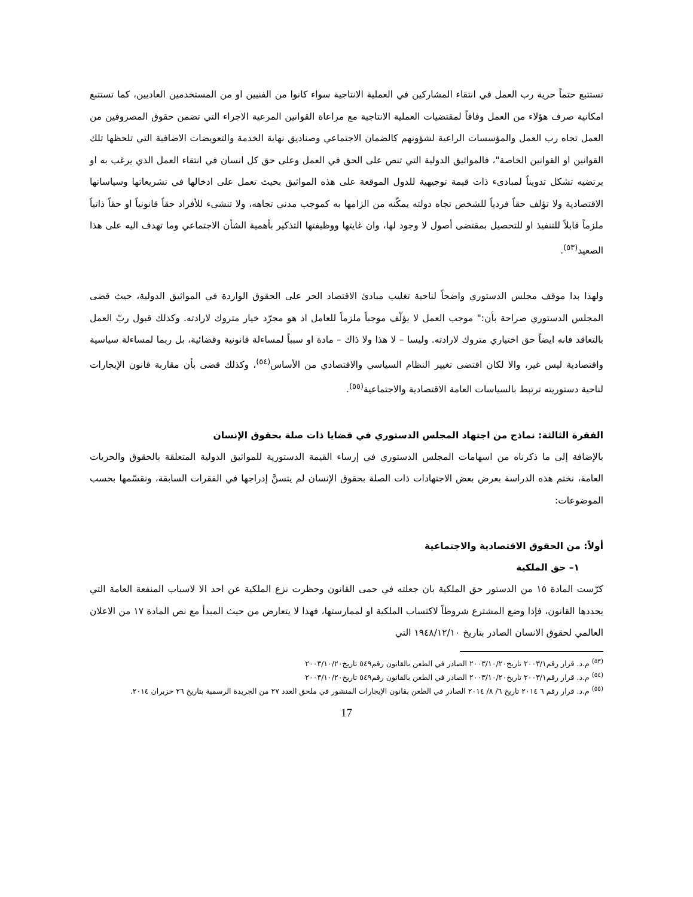تستتبع حتماً حرية رب العمل في انتقاء المشاركين في العملية الانتاجية سواء كانوا من الفنيين او من المستخدمين العاديين، كما تستتبع امكانية صرف هؤلاء من العمل وفاقاً لمقتضيات العملية الانتاجية مع مراعاة القوانين المرعية الاجراء التي تضمن حقوق المصروفين من العمل تجاه رب العمل والمؤسسات الراعية لشؤونهم كالضمان الاجتماعي وصناديق نهاية الخدمة والتعويضات الاضافية التي تلحظها تلك القوانين او القوانين الخاصة"، فالمواثيق الدولية التي تنص على الحق في العمل وعلى حق كل انسان في انتقاء العمل الذي يرغب به او يرتضيه تشكل تدويناً لمبادىء ذات قيمة توجيهية للدول الموقعة على هذه المواثيق بحيث تعمل على ادخالها في تشريعاتها وسياساتها الاقتصادية ولا تؤلف حقاً فردياً للشخص تجاه دولته يمكّنه من الزامها به كموجب مدني تجاهه، ولا تنشىء للأفراد حقاً قانونياً او حقاً ذاتياً ملزماً قابلاً للتنفيذ او للتحصيل بمقتضى أصول لا وجود لها، وان غايتها ووظيفتها التذكير بأهمية الشأن الاجتماعي وما تهدف اليه على هذا الصعيد<sup>(٥٣)</sup>.
ولهذا بدا موقف مجلس الدستوري واضحاً لناحية تغليب مبادئ الاقتصاد الحر على الحقوق الواردة في المواثيق الدولية، حيث قضى المجلس الدستوري صراحة بأن:" موجب العمل لا يؤلّف موجباً ملزماً للعامل اذ هو مجرّد خيار متروك لارادته. وكذلك قبول ربّ العمل بالتعاقد فانه ايضاً حق اختياري متروك لارادته. وليسا – لا هذا ولا ذاك – مادة او سبباً لمساءلة قانونية وقضائية، بل ربما لمساءلة سياسية واقتصادية ليس غير، والا لكان اقتضى تغيير النظام السياسي والاقتصادي من الأساس<sup>(٥٤)</sup>، وكذلك قضى بأن مقاربة قانون الإيجارات لناحية دستوريته ترتبط بالسياسات العامة الاقتصادية والاجتماعية<sup>(٥٥)</sup>.
الفقرة الثالثة: نماذج من اجتهاد المجلس الدستوري في قضايا ذات صلة بحقوق الإنسان
بالإضافة إلى ما ذكرناه من اسهامات المجلس الدستوري في إرساء القيمة الدستورية للمواثيق الدولية المتعلقة بالحقوق والحريات العامة، نختم هذه الدراسة بعرض بعض الاجتهادات ذات الصلة بحقوق الإنسان لم يتسنَّ إدراجها في الفقرات السابقة، ونقسّمها بحسب الموضوعات:
أولاً: من الحقوق الاقتصادية والاجتماعية
١– حق الملكية
كرّست المادة ١٥ من الدستور حق الملكية بان جعلته في حمى القانون وحظرت نزع الملكية عن احد الا لاسباب المنفعة العامة التي يحددها القانون، فإذا وضع المشترع شروطاً لاكتساب الملكية او لممارستها، فهذا لا يتعارض من حيث المبدأ مع نص المادة ١٧ من الاعلان العالمي لحقوق الانسان الصادر بتاريخ ١٩٤٨/١٢/١٠ التي
<sup>(٥٣)</sup> م.د. قرار رقم٢٠٠٣/١ تاريخ٢٠٠٣/١٠/٢٠ الصادر في الطعن بالقانون رقم٥٤٩ تاريخ٢٠٠٣/١٠/٢٠
<sup>(٥٤)</sup> م.د. قرار رقم٢٠٠٣/١ تاريخ٢٠٠٣/١٠/٢٠ الصادر في الطعن بالقانون رقم٥٤٩ تاريخ٢٠٠٣/١٠/٢٠
<sup>(٥٥)</sup> م.د. قرار رقم ٦ ٢٠١٤ تاريخ ٦/ ٨/ ٢٠١٤ الصادر في الطعن بقانون الإيجارات المنشور في ملحق العدد ٢٧ من الجريدة الرسمية بتاريخ ٢٦ حزيران ٢٠١٤.
17